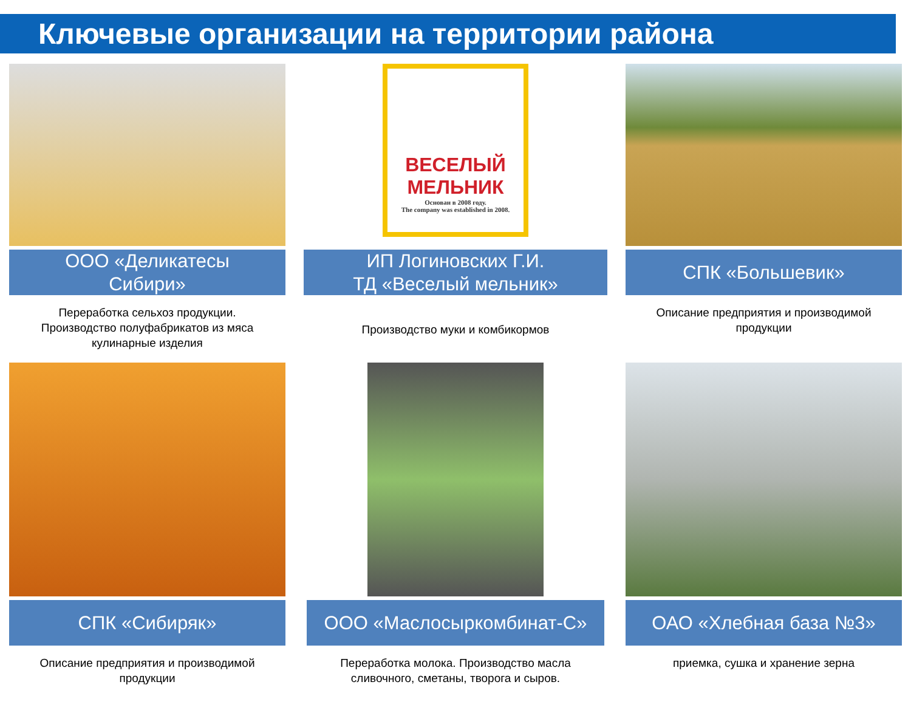Ключевые организации на территории района
ООО «Деликатесы
Сибири»
Переработка сельхоз продукции.
Производство полуфабрикатов из мяса
кулинарные изделия
ВЕСЕЛЫЙ МЕЛЬНИК
Основан в 2008 году.
The company was established in 2008.
ИП Логиновских Г.И.
ТД «Веселый мельник»
Производство муки и комбикормов
СПК «Большевик»
Описание предприятия и производимой
продукции
СПК «Сибиряк»
Описание предприятия и производимой
продукции
ООО «Маслосыркомбинат-С»
Переработка молока. Производство масла
сливочного, сметаны, творога и сыров.
ОАО «Хлебная база №3»
приемка, сушка и хранение зерна